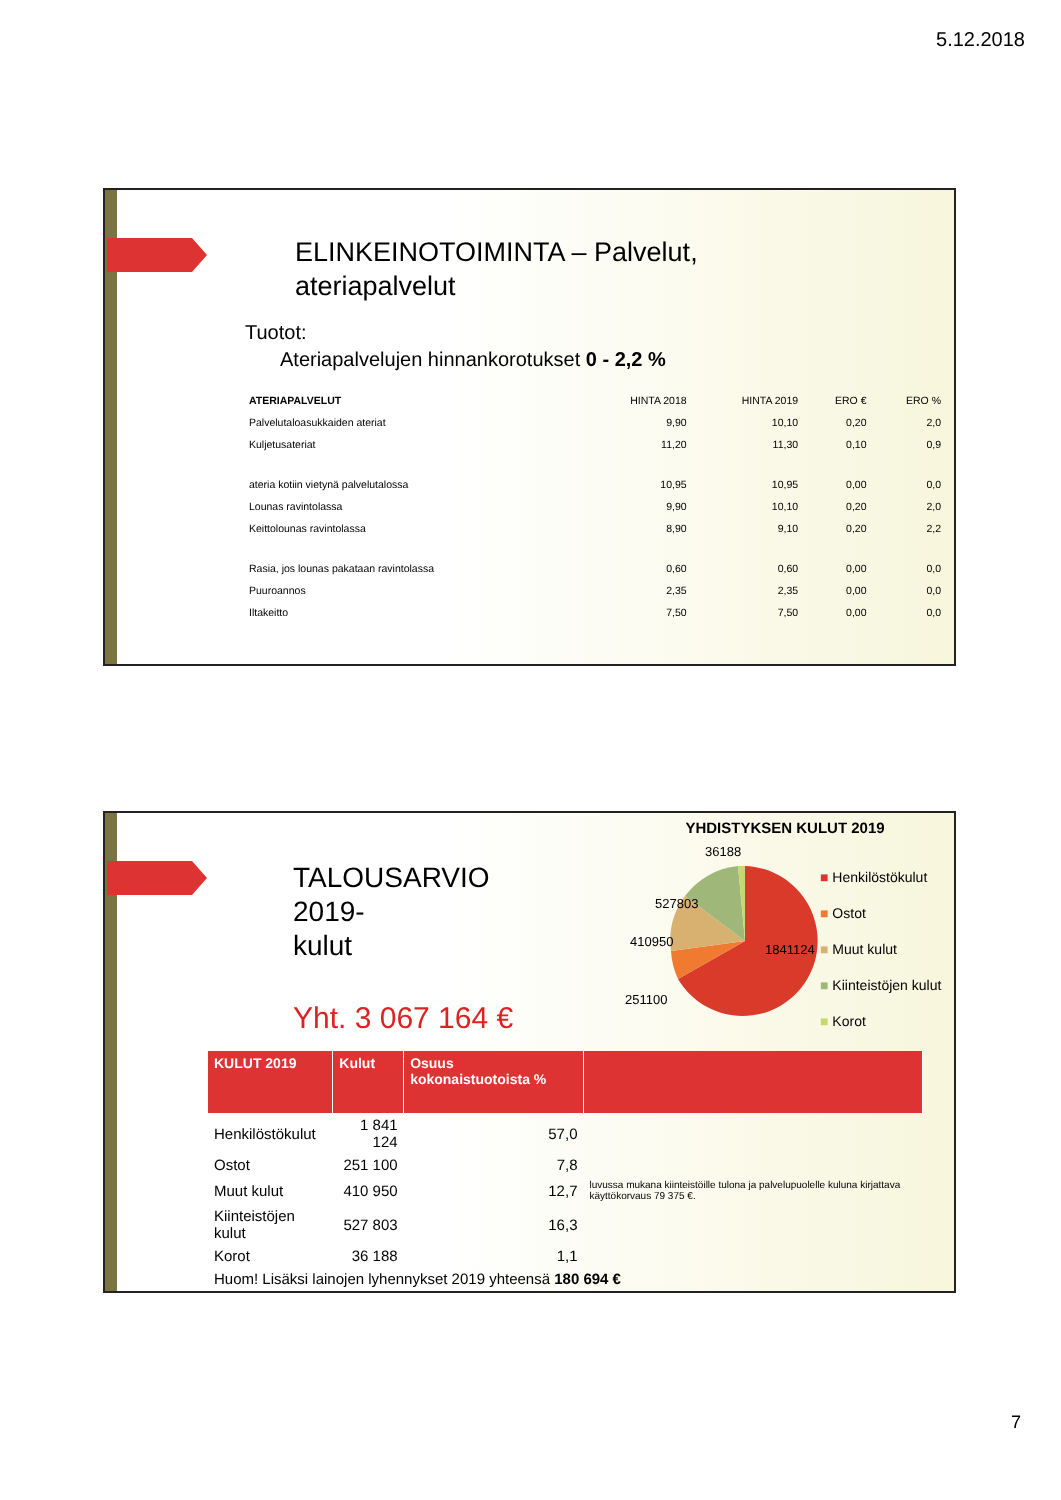5.12.2018
ELINKEINOTOIMINTA – Palvelut,
ateriapalvelut
Tuotot:
Ateriapalvelujen hinnankorotukset 0 - 2,2 %
| ATERIAPALVELUT | HINTA 2018 | HINTA 2019 | ERO € | ERO % |
| --- | --- | --- | --- | --- |
| Palvelutaloasukkaiden ateriat | 9,90 | 10,10 | 0,20 | 2,0 |
| Kuljetusateriat | 11,20 | 11,30 | 0,10 | 0,9 |
| ateria kotiin vietynä palvelutalossa | 10,95 | 10,95 | 0,00 | 0,0 |
| Lounas ravintolassa | 9,90 | 10,10 | 0,20 | 2,0 |
| Keittolounas ravintolassa | 8,90 | 9,10 | 0,20 | 2,2 |
| Rasia, jos lounas pakataan ravintolassa | 0,60 | 0,60 | 0,00 | 0,0 |
| Puuroannos | 2,35 | 2,35 | 0,00 | 0,0 |
| Iltakeitto | 7,50 | 7,50 | 0,00 | 0,0 |
TALOUSARVIO
2019-
kulut
Yht. 3 067 164 €
YHDISTYKSEN KULUT 2019
36188
1841124
527803
410950
251100
■ Henkilöstökulut
■ Ostot
■ Muut kulut
■ Kiinteistöjen kulut
■ Korot
| KULUT 2019 | Kulut | Osuus kokonaistuotoista % | |
| --- | --- | --- | --- |
| Henkilöstökulut | 1 841 124 | 57,0 | |
| Ostot | 251 100 | 7,8 | |
| Muut kulut | 410 950 | 12,7 | luvussa mukana kiinteistöille tulona ja palvelupuolelle kuluna kirjattava käyttökorvaus 79 375 €. |
| Kiinteistöjen kulut | 527 803 | 16,3 | |
| Korot | 36 188 | 1,1 | |
| Huom! Lisäksi lainojen lyhennykset 2019 yhteensä 180 694 € | | | |
7